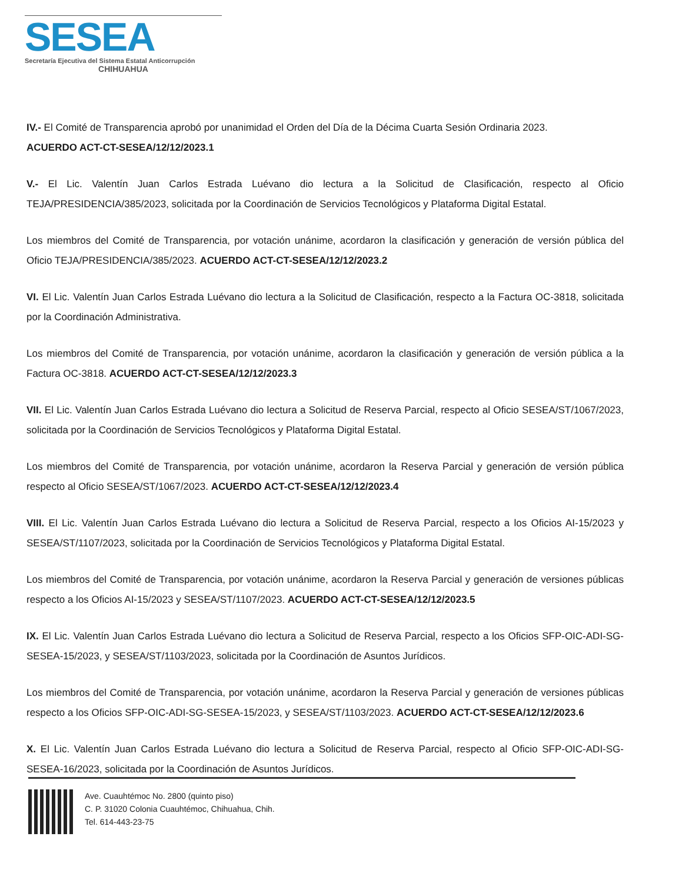SESEA
Secretaría Ejecutiva del Sistema Estatal Anticorrupción
CHIHUAHUA
IV.- El Comité de Transparencia aprobó por unanimidad el Orden del Día de la Décima Cuarta Sesión Ordinaria 2023.
ACUERDO ACT-CT-SESEA/12/12/2023.1
V.- El Lic. Valentín Juan Carlos Estrada Luévano dio lectura a la Solicitud de Clasificación, respecto al Oficio TEJA/PRESIDENCIA/385/2023, solicitada por la Coordinación de Servicios Tecnológicos y Plataforma Digital Estatal.
Los miembros del Comité de Transparencia, por votación unánime, acordaron la clasificación y generación de versión pública del Oficio TEJA/PRESIDENCIA/385/2023. ACUERDO ACT-CT-SESEA/12/12/2023.2
VI. El Lic. Valentín Juan Carlos Estrada Luévano dio lectura a la Solicitud de Clasificación, respecto a la Factura OC-3818, solicitada por la Coordinación Administrativa.
Los miembros del Comité de Transparencia, por votación unánime, acordaron la clasificación y generación de versión pública a la Factura OC-3818. ACUERDO ACT-CT-SESEA/12/12/2023.3
VII. El Lic. Valentín Juan Carlos Estrada Luévano dio lectura a Solicitud de Reserva Parcial, respecto al Oficio SESEA/ST/1067/2023, solicitada por la Coordinación de Servicios Tecnológicos y Plataforma Digital Estatal.
Los miembros del Comité de Transparencia, por votación unánime, acordaron la Reserva Parcial y generación de versión pública respecto al Oficio SESEA/ST/1067/2023. ACUERDO ACT-CT-SESEA/12/12/2023.4
VIII. El Lic. Valentín Juan Carlos Estrada Luévano dio lectura a Solicitud de Reserva Parcial, respecto a los Oficios AI-15/2023 y SESEA/ST/1107/2023, solicitada por la Coordinación de Servicios Tecnológicos y Plataforma Digital Estatal.
Los miembros del Comité de Transparencia, por votación unánime, acordaron la Reserva Parcial y generación de versiones públicas respecto a los Oficios AI-15/2023 y SESEA/ST/1107/2023. ACUERDO ACT-CT-SESEA/12/12/2023.5
IX. El Lic. Valentín Juan Carlos Estrada Luévano dio lectura a Solicitud de Reserva Parcial, respecto a los Oficios SFP-OIC-ADI-SG-SESEA-15/2023, y SESEA/ST/1103/2023, solicitada por la Coordinación de Asuntos Jurídicos.
Los miembros del Comité de Transparencia, por votación unánime, acordaron la Reserva Parcial y generación de versiones públicas respecto a los Oficios SFP-OIC-ADI-SG-SESEA-15/2023, y SESEA/ST/1103/2023. ACUERDO ACT-CT-SESEA/12/12/2023.6
X. El Lic. Valentín Juan Carlos Estrada Luévano dio lectura a Solicitud de Reserva Parcial, respecto al Oficio SFP-OIC-ADI-SG-SESEA-16/2023, solicitada por la Coordinación de Asuntos Jurídicos.
Ave. Cuauhtémoc No. 2800 (quinto piso)
C. P. 31020 Colonia Cuauhtémoc, Chihuahua, Chih.
Tel. 614-443-23-75